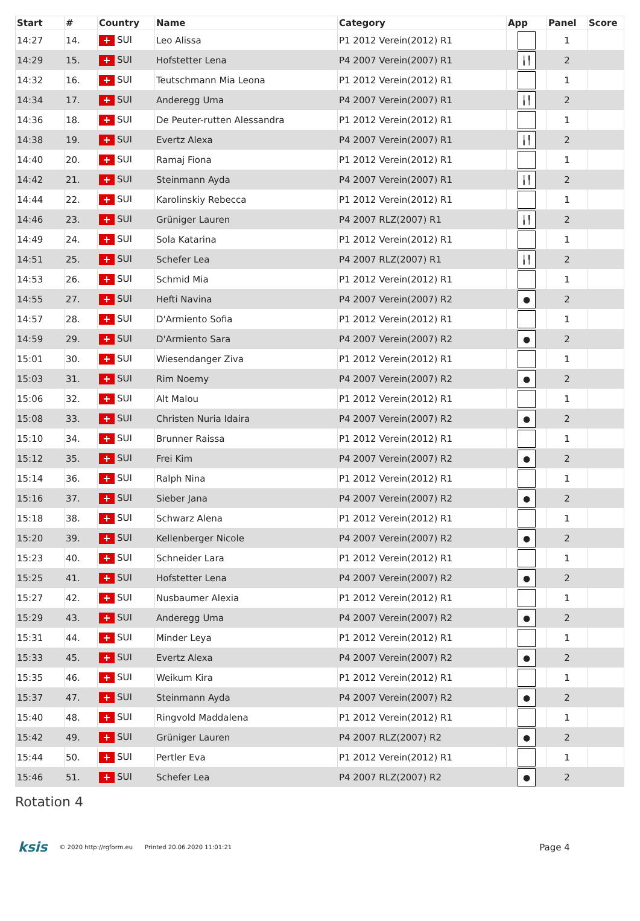| Start | # | Country | Name | Category | App | Panel | Score |
| --- | --- | --- | --- | --- | --- | --- | --- |
| 14:27 | 14. | + SUI | Leo Alissa | P1 2012 Verein(2012) R1 | | 1 | |
| 14:29 | 15. | + SUI | Hofstetter Lena | P4 2007 Verein(2007) R1 | ╽╿ | 2 | |
| 14:32 | 16. | + SUI | Teutschmann Mia Leona | P1 2012 Verein(2012) R1 | | 1 | |
| 14:34 | 17. | + SUI | Anderegg Uma | P4 2007 Verein(2007) R1 | ╽╿ | 2 | |
| 14:36 | 18. | + SUI | De Peuter-rutten Alessandra | P1 2012 Verein(2012) R1 | | 1 | |
| 14:38 | 19. | + SUI | Evertz Alexa | P4 2007 Verein(2007) R1 | ╽╿ | 2 | |
| 14:40 | 20. | + SUI | Ramaj Fiona | P1 2012 Verein(2012) R1 | | 1 | |
| 14:42 | 21. | + SUI | Steinmann Ayda | P4 2007 Verein(2007) R1 | ╽╿ | 2 | |
| 14:44 | 22. | + SUI | Karolinskiy Rebecca | P1 2012 Verein(2012) R1 | | 1 | |
| 14:46 | 23. | + SUI | Grüniger Lauren | P4 2007 RLZ(2007) R1 | ╽╿ | 2 | |
| 14:49 | 24. | + SUI | Sola Katarina | P1 2012 Verein(2012) R1 | | 1 | |
| 14:51 | 25. | + SUI | Schefer Lea | P4 2007 RLZ(2007) R1 | ╽╿ | 2 | |
| 14:53 | 26. | + SUI | Schmid Mia | P1 2012 Verein(2012) R1 | | 1 | |
| 14:55 | 27. | + SUI | Hefti Navina | P4 2007 Verein(2007) R2 | ● | 2 | |
| 14:57 | 28. | + SUI | D'Armiento Sofia | P1 2012 Verein(2012) R1 | | 1 | |
| 14:59 | 29. | + SUI | D'Armiento Sara | P4 2007 Verein(2007) R2 | ● | 2 | |
| 15:01 | 30. | + SUI | Wiesendanger Ziva | P1 2012 Verein(2012) R1 | | 1 | |
| 15:03 | 31. | + SUI | Rim Noemy | P4 2007 Verein(2007) R2 | ● | 2 | |
| 15:06 | 32. | + SUI | Alt Malou | P1 2012 Verein(2012) R1 | | 1 | |
| 15:08 | 33. | + SUI | Christen Nuria Idaira | P4 2007 Verein(2007) R2 | ● | 2 | |
| 15:10 | 34. | + SUI | Brunner Raissa | P1 2012 Verein(2012) R1 | | 1 | |
| 15:12 | 35. | + SUI | Frei Kim | P4 2007 Verein(2007) R2 | ● | 2 | |
| 15:14 | 36. | + SUI | Ralph Nina | P1 2012 Verein(2012) R1 | | 1 | |
| 15:16 | 37. | + SUI | Sieber Jana | P4 2007 Verein(2007) R2 | ● | 2 | |
| 15:18 | 38. | + SUI | Schwarz Alena | P1 2012 Verein(2012) R1 | | 1 | |
| 15:20 | 39. | + SUI | Kellenberger Nicole | P4 2007 Verein(2007) R2 | ● | 2 | |
| 15:23 | 40. | + SUI | Schneider Lara | P1 2012 Verein(2012) R1 | | 1 | |
| 15:25 | 41. | + SUI | Hofstetter Lena | P4 2007 Verein(2007) R2 | ● | 2 | |
| 15:27 | 42. | + SUI | Nusbaumer Alexia | P1 2012 Verein(2012) R1 | | 1 | |
| 15:29 | 43. | + SUI | Anderegg Uma | P4 2007 Verein(2007) R2 | ● | 2 | |
| 15:31 | 44. | + SUI | Minder Leya | P1 2012 Verein(2012) R1 | | 1 | |
| 15:33 | 45. | + SUI | Evertz Alexa | P4 2007 Verein(2007) R2 | ● | 2 | |
| 15:35 | 46. | + SUI | Weikum Kira | P1 2012 Verein(2012) R1 | | 1 | |
| 15:37 | 47. | + SUI | Steinmann Ayda | P4 2007 Verein(2007) R2 | ● | 2 | |
| 15:40 | 48. | + SUI | Ringvold Maddalena | P1 2012 Verein(2012) R1 | | 1 | |
| 15:42 | 49. | + SUI | Grüniger Lauren | P4 2007 RLZ(2007) R2 | ● | 2 | |
| 15:44 | 50. | + SUI | Pertler Eva | P1 2012 Verein(2012) R1 | | 1 | |
| 15:46 | 51. | + SUI | Schefer Lea | P4 2007 RLZ(2007) R2 | ● | 2 | |
Rotation 4
ksis © 2020 http://rgform.eu Printed 20.06.2020 11:01:21 Page 4